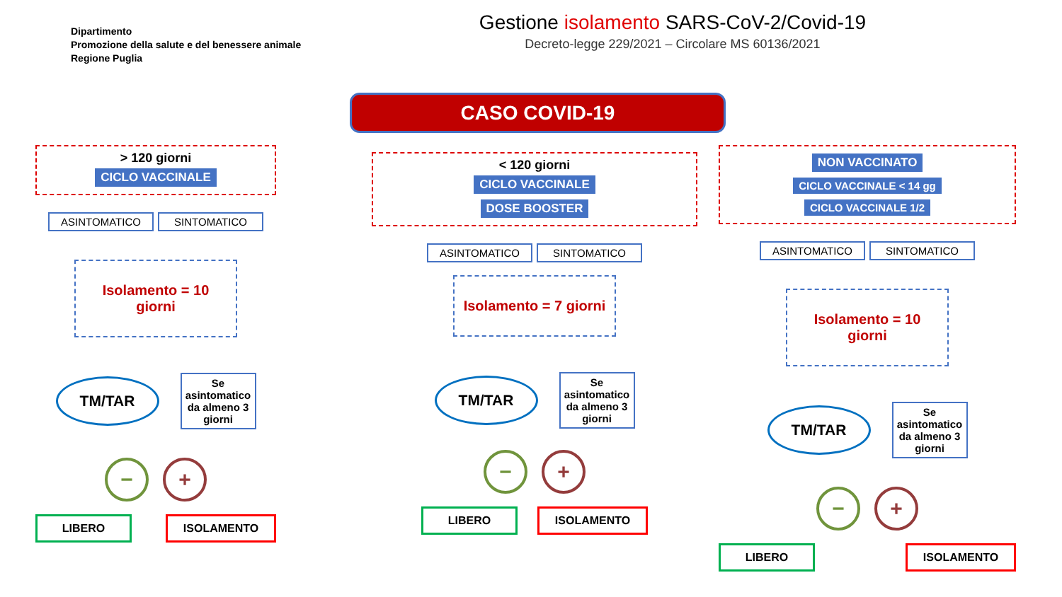Dipartimento
Promozione della salute e del benessere animale
Regione Puglia
Gestione isolamento SARS-CoV-2/Covid-19
Decreto-legge 229/2021 – Circolare MS 60136/2021
CASO COVID-19
> 120 giorni
CICLO VACCINALE
ASINTOMATICO SINTOMATICO
Isolamento = 10 giorni
TM/TAR
Se asintomatico da almeno 3 giorni
− +
LIBERO ISOLAMENTO
< 120 giorni
CICLO VACCINALE
DOSE BOOSTER
ASINTOMATICO SINTOMATICO
Isolamento = 7 giorni
TM/TAR
Se asintomatico da almeno 3 giorni
− +
LIBERO ISOLAMENTO
NON VACCINATO
CICLO VACCINALE < 14 gg CICLO VACCINALE 1/2
ASINTOMATICO SINTOMATICO
Isolamento = 10 giorni
TM/TAR
Se asintomatico da almeno 3 giorni
− +
LIBERO ISOLAMENTO